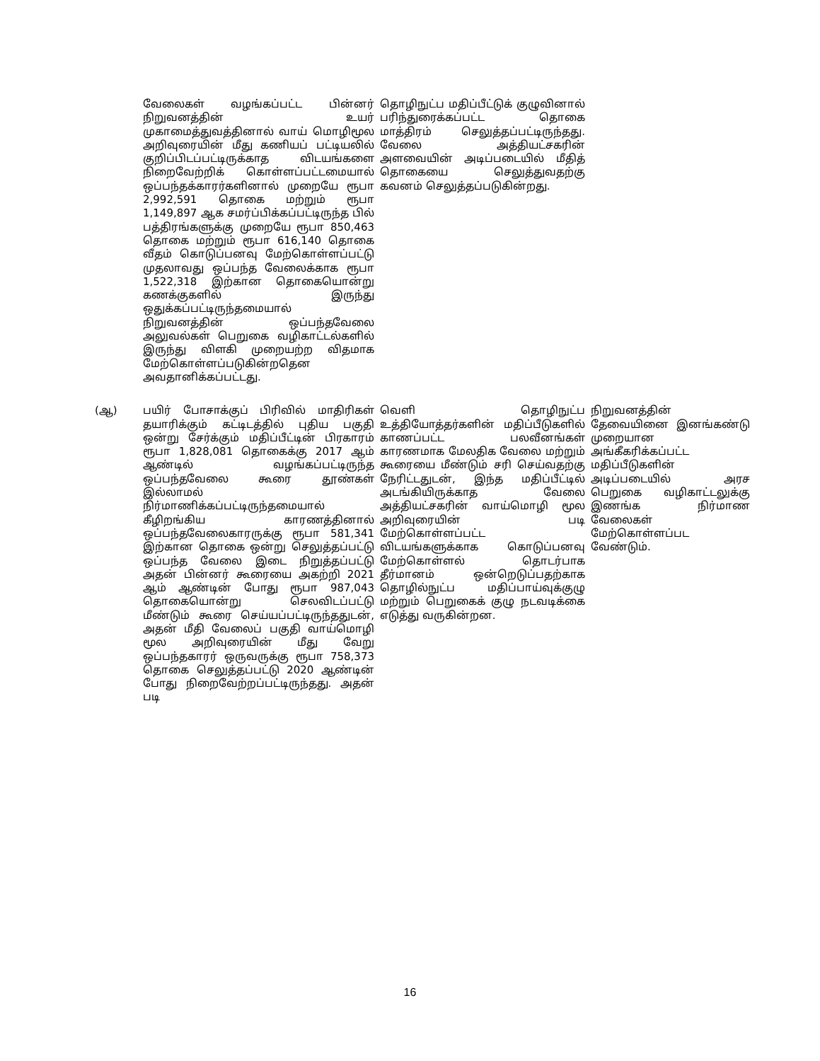| | வேலைகள் வழங்கப்பட்ட பின்னர் நிறுவனத்தின் உயர் முகாமைத்துவத்தினால் வாய் மொழிமூல அறிவுரையின் மீது கணியப் பட்டியலில் குறிப்பிடப்பட்டிருக்காத விடயங்களை நிறைவேற்றிக் கொள்ளப்பட்டமையால் ஒப்பந்தக்காரர்களினால் முறையே ரூபா 2,992,591 தொகை மற்றும் ரூபா 1,149,897 ஆக சமர்ப்பிக்கப்பட்டிருந்த பில் பத்திரங்களுக்கு முறையே ரூபா 850,463 தொகை மற்றும் ரூபா 616,140 தொகை வீதம் கொடுப்பனவு மேற்கொள்ளப்பட்டு முதலாவது ஒப்பந்த வேலைக்காக ரூபா 1,522,318 இற்கான தொகையொன்று கணக்குகளில் இருந்து ஒதுக்கப்பட்டிருந்தமையால் நிறுவனத்தின் ஒப்பந்தவேலை அலுவல்கள் பெறுகை வழிகாட்டல்களில் இருந்து விளகி முறையற்ற விதமாக மேற்கொள்ளப்படுகின்றதென அவதானிக்கப்பட்டது. | தொழிநுட்ப மதிப்பீட்டுக் குழுவினால் பரிந்துரைக்கப்பட்ட தொகை மாத்திரம் செலுத்தப்பட்டிருந்தது. வேலை அத்தியட்சகரின் அளவையின் அடிப்படையில் மீதித் தொகையை செலுத்துவதற்கு கவனம் செலுத்தப்படுகின்றது. | |
| (ஆ) | பயிர் போசாக்குப் பிரிவில் மாதிரிகள் தயாரிக்கும் கட்டிடத்தில் புதிய பகுதி ஒன்று சேர்க்கும் மதிப்பீட்டின் பிரகாரம் ரூபா 1,828,081 தொகைக்கு 2017 ஆம் ஆண்டில் வழங்கப்பட்டிருந்த ஒப்பந்தவேலை கூரை தூண்கள் இல்லாமல் நிர்மாணிக்கப்பட்டிருந்தமையால் கீழிறங்கிய காரணத்தினால் ஒப்பந்தவேலைகாரருக்கு ரூபா 581,341 இற்கான தொகை ஒன்று செலுத்தப்பட்டு ஒப்பந்த வேலை இடை நிறுத்தப்பட்டு அதன் பின்னர் கூரையை அகற்றி 2021 ஆம் ஆண்டின் போது ரூபா 987,043 தொகையொன்று செலவிடப்பட்டு மீண்டும் கூரை செய்யப்பட்டிருந்ததுடன், அதன் மீதி வேலைப் பகுதி வாய்மொழி மூல அறிவுரையின் மீது வேறு ஒப்பந்தகாரர் ஒருவருக்கு ரூபா 758,373 தொகை செலுத்தப்பட்டு 2020 ஆண்டின் போது நிறைவேற்றப்பட்டிருந்தது. அதன் படி | வெளி தொழிநுட்ப உத்தியோத்தர்களின் மதிப்பீடுகளில் காணப்பட்ட பலவீனங்கள் காரணமாக மேலதிக வேலை மற்றும் கூரையை மீண்டும் சரி செய்வதற்கு நேரிட்டதுடன், இந்த மதிப்பீட்டில் அடங்கியிருக்காத வேலை அத்தியட்சகரின் வாய்மொழி மூல அறிவுரையின் படி மேற்கொள்ளப்பட்ட விடயங்களுக்காக கொடுப்பனவு மேற்கொள்ளல் தொடர்பாக தீர்மானம் ஒன்றெடுப்பதற்காக தொழில்நுட்ப மதிப்பாய்வுக்குழு மற்றும் பெறுகைக் குழு நடவடிக்கை எடுத்து வருகின்றன. | நிறுவனத்தின் தேவையினை இனங்கண்டு முறையான அங்கீகரிக்கப்பட்ட மதிப்பீடுகளின் அடிப்படையில் அரச பெறுகை வழிகாட்டலுக்கு இணங்க நிர்மாண வேலைகள் மேற்கொள்ளப்பட வேண்டும். |
16